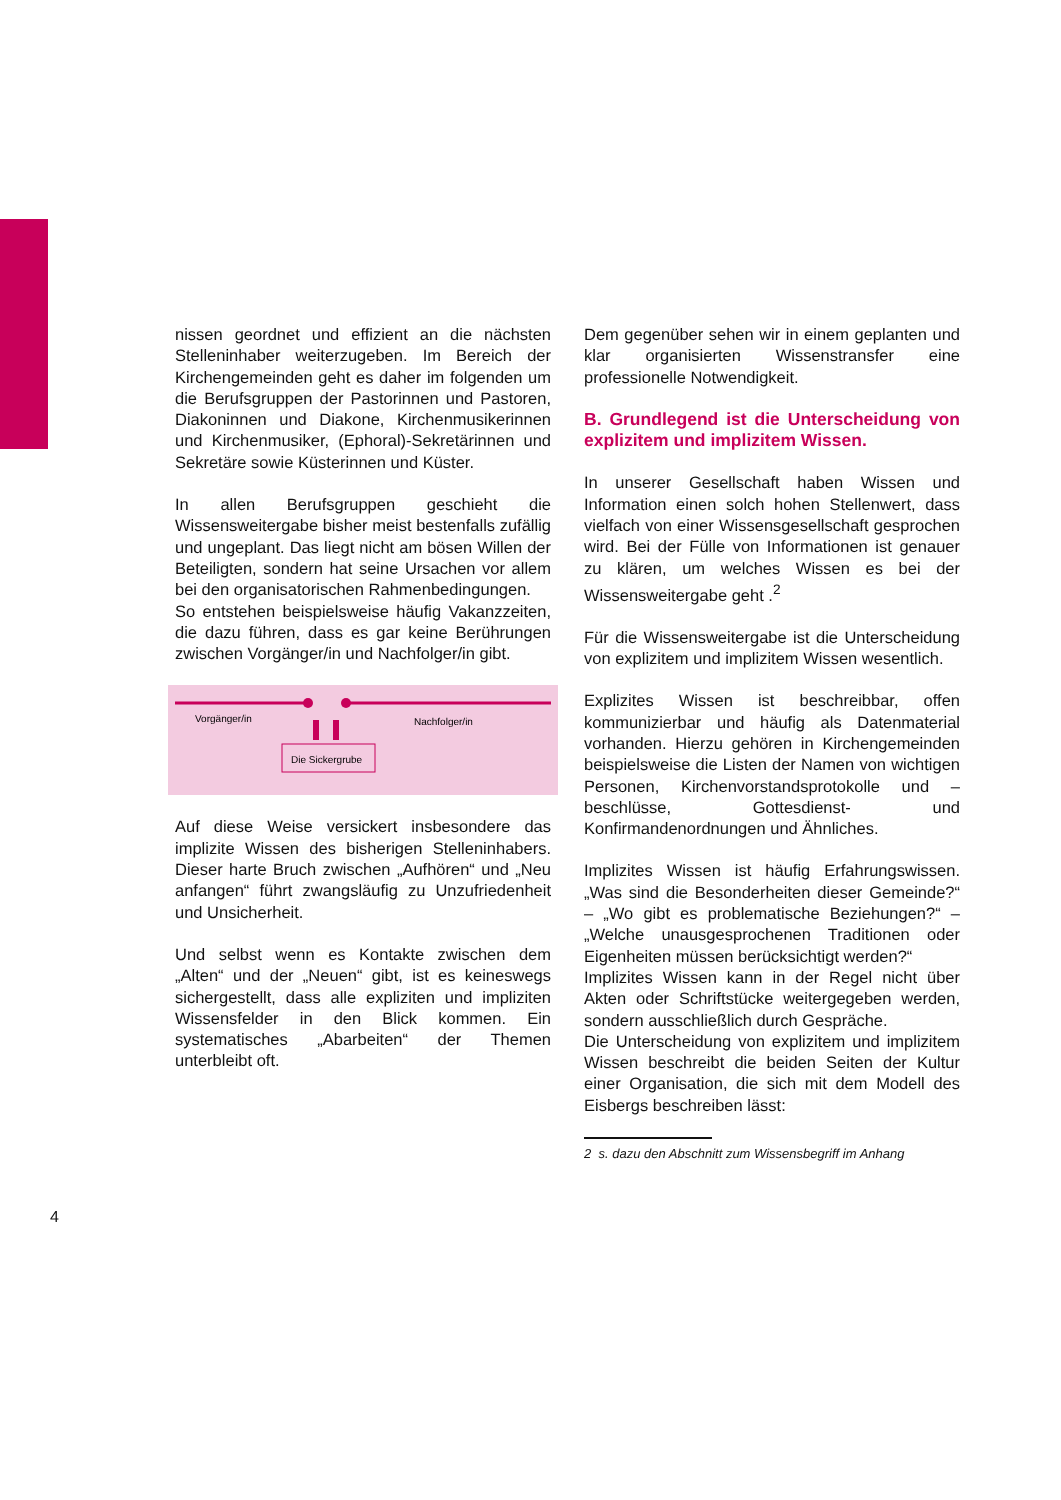nissen geordnet und effizient an die nächsten Stelleninhaber weiterzugeben. Im Bereich der Kirchengemeinden geht es daher im folgenden um die Berufsgruppen der Pastorinnen und Pastoren, Diakoninnen und Diakone, Kirchenmusikerinnen und Kirchenmusiker, (Ephoral)-Sekretärinnen und Sekretäre sowie Küsterinnen und Küster.
In allen Berufsgruppen geschieht die Wissensweitergabe bisher meist bestenfalls zufällig und ungeplant. Das liegt nicht am bösen Willen der Beteiligten, sondern hat seine Ursachen vor allem bei den organisatorischen Rahmenbedingungen.
So entstehen beispielsweise häufig Vakanzzeiten, die dazu führen, dass es gar keine Berührungen zwischen Vorgänger/in und Nachfolger/in gibt.
Vorgänger/in
Nachfolger/in
Die Sickergrube
Auf diese Weise versickert insbesondere das implizite Wissen des bisherigen Stelleninhabers. Dieser harte Bruch zwischen „Aufhören“ und „Neu anfangen“ führt zwangsläufig zu Unzufriedenheit und Unsicherheit.
Und selbst wenn es Kontakte zwischen dem „Alten“ und der „Neuen“ gibt, ist es keineswegs sichergestellt, dass alle expliziten und impliziten Wissensfelder in den Blick kommen. Ein systematisches „Abarbeiten“ der Themen unterbleibt oft.
Dem gegenüber sehen wir in einem geplanten und klar organisierten Wissenstransfer eine professionelle Notwendigkeit.
B. Grundlegend ist die Unterscheidung von explizitem und implizitem Wissen.
In unserer Gesellschaft haben Wissen und Information einen solch hohen Stellenwert, dass vielfach von einer Wissensgesellschaft gesprochen wird. Bei der Fülle von Informationen ist genauer zu klären, um welches Wissen es bei der Wissensweitergabe geht .<sup>2</sup>
Für die Wissensweitergabe ist die Unterscheidung von explizitem und implizitem Wissen wesentlich.
Explizites Wissen ist beschreibbar, offen kommunizierbar und häufig als Datenmaterial vorhanden. Hierzu gehören in Kirchengemeinden beispielsweise die Listen der Namen von wichtigen Personen, Kirchenvorstandsprotokolle und –beschlüsse, Gottesdienst- und Konfirmandenordnungen und Ähnliches.
Implizites Wissen ist häufig Erfahrungswissen. „Was sind die Besonderheiten dieser Gemeinde?“ – „Wo gibt es problematische Beziehungen?“ – „Welche unausgesprochenen Traditionen oder Eigenheiten müssen berücksichtigt werden?“
Implizites Wissen kann in der Regel nicht über Akten oder Schriftstücke weitergegeben werden, sondern ausschließlich durch Gespräche.
Die Unterscheidung von explizitem und implizitem Wissen beschreibt die beiden Seiten der Kultur einer Organisation, die sich mit dem Modell des Eisbergs beschreiben lässt:
2 s. dazu den Abschnitt zum Wissensbegriff im Anhang
4